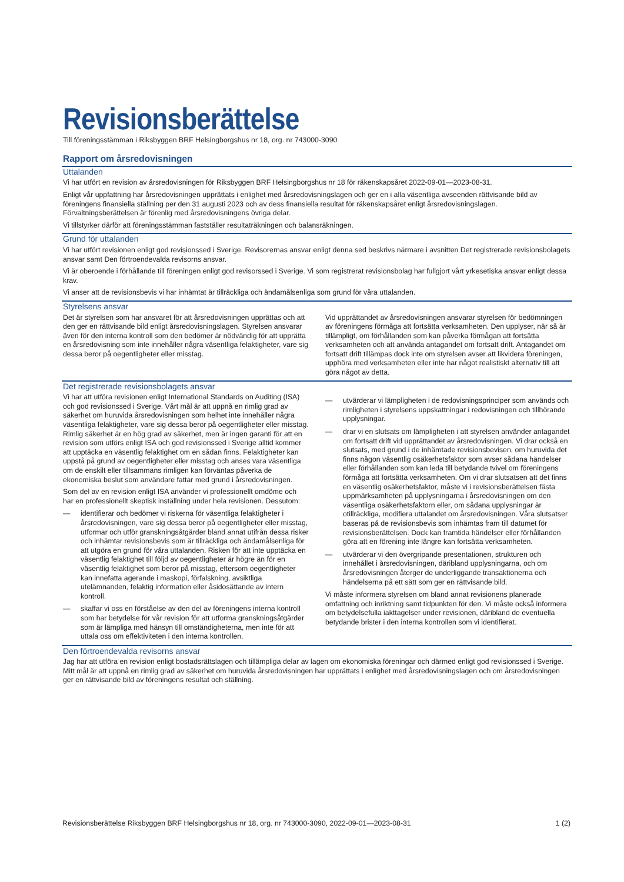Revisionsberättelse
Till föreningsstämman i Riksbyggen BRF Helsingborgshus nr 18, org. nr 743000-3090
Rapport om årsredovisningen
Uttalanden
Vi har utfört en revision av årsredovisningen för Riksbyggen BRF Helsingborgshus nr 18 för räkenskapsåret 2022-09-01—2023-08-31.
Enligt vår uppfattning har årsredovisningen upprättats i enlighet med årsredovisningslagen och ger en i alla väsentliga avseenden rättvisande bild av föreningens finansiella ställning per den 31 augusti 2023 och av dess finansiella resultat för räkenskapsåret enligt årsredovisningslagen. Förvaltningsberättelsen är förenlig med årsredovisningens övriga delar.
Vi tillstyrker därför att föreningsstämman fastställer resultaträkningen och balansräkningen.
Grund för uttalanden
Vi har utfört revisionen enligt god revisionssed i Sverige. Revisorernas ansvar enligt denna sed beskrivs närmare i avsnitten Det registrerade revisionsbolagets ansvar samt Den förtroendevalda revisorns ansvar.
Vi är oberoende i förhållande till föreningen enligt god revisorssed i Sverige. Vi som registrerat revisionsbolag har fullgjort vårt yrkesetiska ansvar enligt dessa krav.
Vi anser att de revisionsbevis vi har inhämtat är tillräckliga och ändamålsenliga som grund för våra uttalanden.
Styrelsens ansvar
Det är styrelsen som har ansvaret för att årsredovisningen upprättas och att den ger en rättvisande bild enligt årsredovisningslagen. Styrelsen ansvarar även för den interna kontroll som den bedömer är nödvändig för att upprätta en årsredovisning som inte innehåller några väsentliga felaktigheter, vare sig dessa beror på oegentligheter eller misstag.
Vid upprättandet av årsredovisningen ansvarar styrelsen för bedömningen av föreningens förmåga att fortsätta verksamheten. Den upplyser, när så är tillämpligt, om förhållanden som kan påverka förmågan att fortsätta verksamheten och att använda antagandet om fortsatt drift. Antagandet om fortsatt drift tillämpas dock inte om styrelsen avser att likvidera föreningen, upphöra med verksamheten eller inte har något realistiskt alternativ till att göra något av detta.
Det registrerade revisionsbolagets ansvar
Vi har att utföra revisionen enligt International Standards on Auditing (ISA) och god revisionssed i Sverige. Vårt mål är att uppnå en rimlig grad av säkerhet om huruvida årsredovisningen som helhet inte innehåller några väsentliga felaktigheter, vare sig dessa beror på oegentligheter eller misstag. Rimlig säkerhet är en hög grad av säkerhet, men är ingen garanti för att en revision som utförs enligt ISA och god revisionssed i Sverige alltid kommer att upptäcka en väsentlig felaktighet om en sådan finns. Felaktigheter kan uppstå på grund av oegentligheter eller misstag och anses vara väsentliga om de enskilt eller tillsammans rimligen kan förväntas påverka de ekonomiska beslut som användare fattar med grund i årsredovisningen.
Som del av en revision enligt ISA använder vi professionellt omdöme och har en professionellt skeptisk inställning under hela revisionen. Dessutom:
— identifierar och bedömer vi riskerna för väsentliga felaktigheter i årsredovisningen, vare sig dessa beror på oegentligheter eller misstag, utformar och utför granskningsåtgärder bland annat utifrån dessa risker och inhämtar revisionsbevis som är tillräckliga och ändamålsenliga för att utgöra en grund för våra uttalanden. Risken för att inte upptäcka en väsentlig felaktighet till följd av oegentligheter är högre än för en väsentlig felaktighet som beror på misstag, eftersom oegentligheter kan innefatta agerande i maskopi, förfalskning, avsiktliga utelämnanden, felaktig information eller åsidosättande av intern kontroll.
— skaffar vi oss en förståelse av den del av föreningens interna kontroll som har betydelse för vår revision för att utforma granskningsåtgärder som är lämpliga med hänsyn till omständigheterna, men inte för att uttala oss om effektiviteten i den interna kontrollen.
— utvärderar vi lämpligheten i de redovisningsprinciper som används och rimligheten i styrelsens uppskattningar i redovisningen och tillhörande upplysningar.
— drar vi en slutsats om lämpligheten i att styrelsen använder antagandet om fortsatt drift vid upprättandet av årsredovisningen. Vi drar också en slutsats, med grund i de inhämtade revisionsbevisen, om huruvida det finns någon väsentlig osäkerhetsfaktor som avser sådana händelser eller förhållanden som kan leda till betydande tvivel om föreningens förmåga att fortsätta verksamheten. Om vi drar slutsatsen att det finns en väsentlig osäkerhetsfaktor, måste vi i revisionsberättelsen fästa uppmärksamheten på upplysningarna i årsredovisningen om den väsentliga osäkerhetsfaktorn eller, om sådana upplysningar är otillräckliga, modifiera uttalandet om årsredovisningen. Våra slutsatser baseras på de revisionsbevis som inhämtas fram till datumet för revisionsberättelsen. Dock kan framtida händelser eller förhållanden göra att en förening inte längre kan fortsätta verksamheten.
— utvärderar vi den övergripande presentationen, strukturen och innehållet i årsredovisningen, däribland upplysningarna, och om årsredovisningen återger de underliggande transaktionerna och händelserna på ett sätt som ger en rättvisande bild.
Vi måste informera styrelsen om bland annat revisionens planerade omfattning och inriktning samt tidpunkten för den. Vi måste också informera om betydelsefulla iakttagelser under revisionen, däribland de eventuella betydande brister i den interna kontrollen som vi identifierat.
Den förtroendevalda revisorns ansvar
Jag har att utföra en revision enligt bostadsrättslagen och tillämpliga delar av lagen om ekonomiska föreningar och därmed enligt god revisionssed i Sverige. Mitt mål är att uppnå en rimlig grad av säkerhet om huruvida årsredovisningen har upprättats i enlighet med årsredovisningslagen och om årsredovisningen ger en rättvisande bild av föreningens resultat och ställning.
Revisionsberättelse Riksbyggen BRF Helsingborgshus nr 18, org. nr 743000-3090, 2022-09-01—2023-08-31 1 (2)